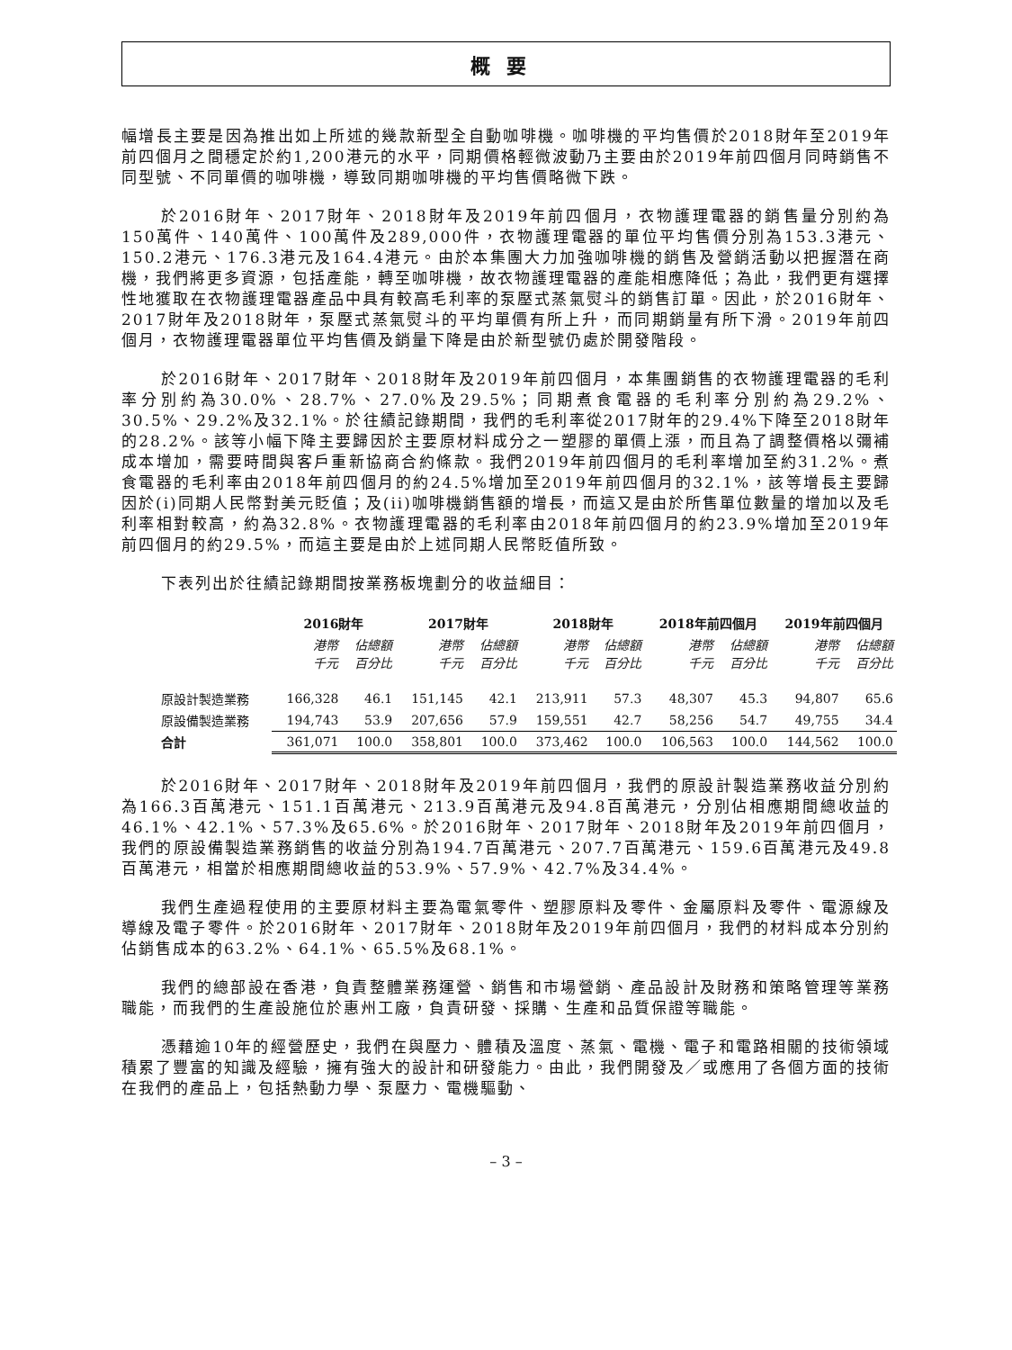概要
幅增長主要是因為推出如上所述的幾款新型全自動咖啡機。咖啡機的平均售價於2018財年至2019年前四個月之間穩定於約1,200港元的水平，同期價格輕微波動乃主要由於2019年前四個月同時銷售不同型號、不同單價的咖啡機，導致同期咖啡機的平均售價略微下跌。
於2016財年、2017財年、2018財年及2019年前四個月，衣物護理電器的銷售量分別約為150萬件、140萬件、100萬件及289,000件，衣物護理電器的單位平均售價分別為153.3港元、150.2港元、176.3港元及164.4港元。由於本集團大力加強咖啡機的銷售及營銷活動以把握潛在商機，我們將更多資源，包括產能，轉至咖啡機，故衣物護理電器的產能相應降低；為此，我們更有選擇性地獲取在衣物護理電器產品中具有較高毛利率的泵壓式蒸氣熨斗的銷售訂單。因此，於2016財年、2017財年及2018財年，泵壓式蒸氣熨斗的平均單價有所上升，而同期銷量有所下滑。2019年前四個月，衣物護理電器單位平均售價及銷量下降是由於新型號仍處於開發階段。
於2016財年、2017財年、2018財年及2019年前四個月，本集團銷售的衣物護理電器的毛利率分別約為30.0%、28.7%、27.0%及29.5%；同期煮食電器的毛利率分別約為29.2%、30.5%、29.2%及32.1%。於往績記錄期間，我們的毛利率從2017財年的29.4%下降至2018財年的28.2%。該等小幅下降主要歸因於主要原材料成分之一塑膠的單價上漲，而且為了調整價格以彌補成本增加，需要時間與客戶重新協商合約條款。我們2019年前四個月的毛利率增加至約31.2%。煮食電器的毛利率由2018年前四個月的約24.5%增加至2019年前四個月的32.1%，該等增長主要歸因於(i)同期人民幣對美元貶值；及(ii)咖啡機銷售額的增長，而這又是由於所售單位數量的增加以及毛利率相對較高，約為32.8%。衣物護理電器的毛利率由2018年前四個月的約23.9%增加至2019年前四個月的約29.5%，而這主要是由於上述同期人民幣貶值所致。
下表列出於往績記錄期間按業務板塊劃分的收益細目：
| | 2016財年 | | 2017財年 | | 2018財年 | | 2018年前四個月 | | 2019年前四個月 | |
| --- | --- | --- | --- | --- | --- | --- | --- | --- | --- | --- |
| | 港幣 千元 | 佔總額 百分比 | 港幣 千元 | 佔總額 百分比 | 港幣 千元 | 佔總額 百分比 | 港幣 千元 | 佔總額 百分比 | 港幣 千元 | 佔總額 百分比 |
| 原設計製造業務 | 166,328 | 46.1 | 151,145 | 42.1 | 213,911 | 57.3 | 48,307 | 45.3 | 94,807 | 65.6 |
| 原設備製造業務 | 194,743 | 53.9 | 207,656 | 57.9 | 159,551 | 42.7 | 58,256 | 54.7 | 49,755 | 34.4 |
| 合計 | 361,071 | 100.0 | 358,801 | 100.0 | 373,462 | 100.0 | 106,563 | 100.0 | 144,562 | 100.0 |
於2016財年、2017財年、2018財年及2019年前四個月，我們的原設計製造業務收益分別約為166.3百萬港元、151.1百萬港元、213.9百萬港元及94.8百萬港元，分別佔相應期間總收益的46.1%、42.1%、57.3%及65.6%。於2016財年、2017財年、2018財年及2019年前四個月，我們的原設備製造業務銷售的收益分別為194.7百萬港元、207.7百萬港元、159.6百萬港元及49.8百萬港元，相當於相應期間總收益的53.9%、57.9%、42.7%及34.4%。
我們生產過程使用的主要原材料主要為電氣零件、塑膠原料及零件、金屬原料及零件、電源線及導線及電子零件。於2016財年、2017財年、2018財年及2019年前四個月，我們的材料成本分別約佔銷售成本的63.2%、64.1%、65.5%及68.1%。
我們的總部設在香港，負責整體業務運營、銷售和市場營銷、產品設計及財務和策略管理等業務職能，而我們的生產設施位於惠州工廠，負責研發、採購、生產和品質保證等職能。
憑藉逾10年的經營歷史，我們在與壓力、體積及溫度、蒸氣、電機、電子和電路相關的技術領域積累了豐富的知識及經驗，擁有強大的設計和研發能力。由此，我們開發及／或應用了各個方面的技術在我們的產品上，包括熱動力學、泵壓力、電機驅動、
– 3 –